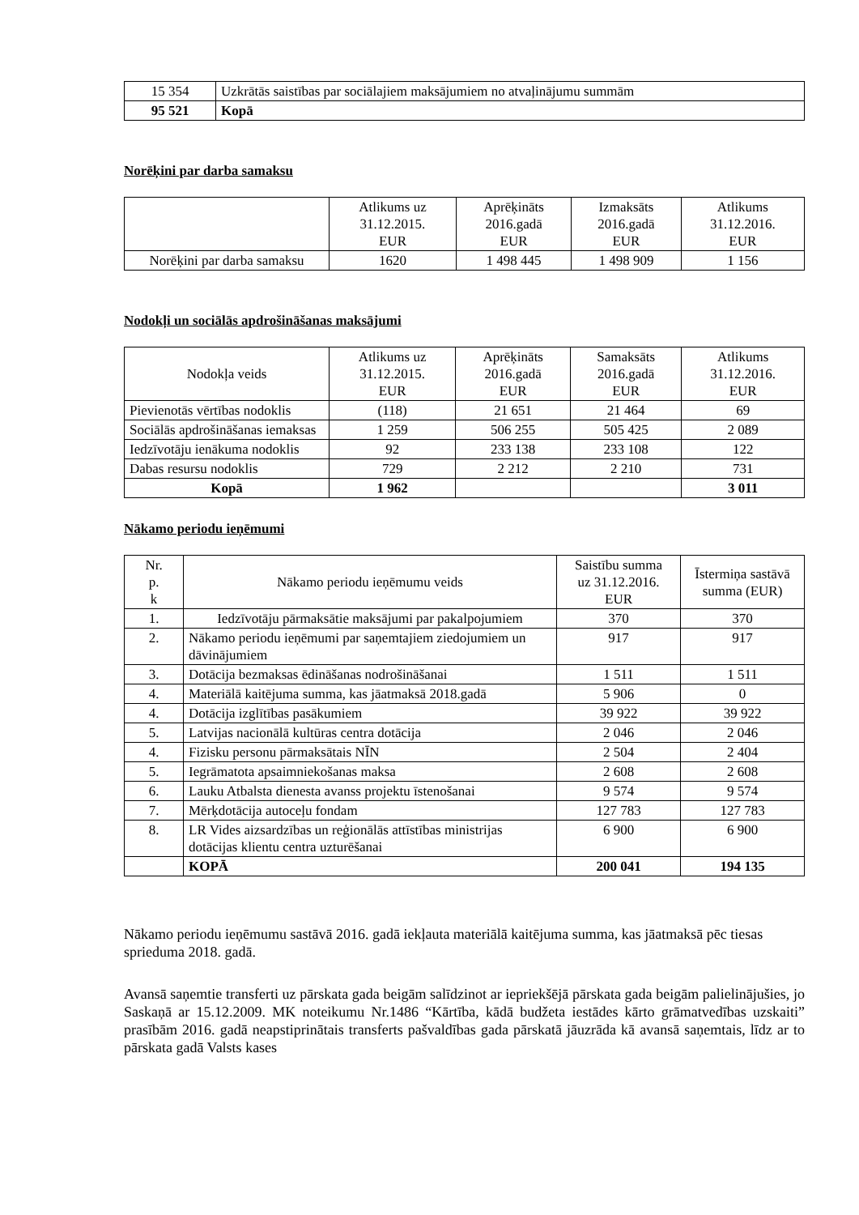| 15 354 | Uzkrātās saistības par sociālajiem maksājumiem no atvaļinājumu summām |
| 95 521 | Kopā |
Norēķini par darba samaksu
| | Atlikums uz 31.12.2015. EUR | Aprēķināts 2016.gadā EUR | Izmaksāts 2016.gadā EUR | Atlikums 31.12.2016. EUR |
| --- | --- | --- | --- | --- |
| Norēķini par darba samaksu | 1620 | 1 498 445 | 1 498 909 | 1 156 |
Nodokļi un sociālās apdrošināšanas maksājumi
| Nodokļa veids | Atlikums uz 31.12.2015. EUR | Aprēķināts 2016.gadā EUR | Samaksāts 2016.gadā EUR | Atlikums 31.12.2016. EUR |
| --- | --- | --- | --- | --- |
| Pievienotās vērtības nodoklis | (118) | 21 651 | 21 464 | 69 |
| Sociālās apdrošināšanas iemaksas | 1 259 | 506 255 | 505 425 | 2 089 |
| Iedzīvotāju ienākuma nodoklis | 92 | 233 138 | 233 108 | 122 |
| Dabas resursu nodoklis | 729 | 2 212 | 2 210 | 731 |
| Kopā | 1 962 | | | 3 011 |
Nākamo periodu ieņēmumi
| Nr. p. k | Nākamo periodu ieņēmumu veids | Saistību summa uz 31.12.2016. EUR | Īstermiņa sastāvā summa (EUR) |
| --- | --- | --- | --- |
| 1. | Iedzīvotāju pārmaksātie maksājumi par pakalpojumiem | 370 | 370 |
| 2. | Nākamo periodu ieņēmumi par saņemtajiem ziedojumiem un dāvinājumiem | 917 | 917 |
| 3. | Dotācija bezmaksas ēdināšanas nodrošināšanai | 1 511 | 1 511 |
| 4. | Materiālā kaitējuma summa, kas jāatmaksā 2018.gadā | 5 906 | 0 |
| 4. | Dotācija izglītības pasākumiem | 39 922 | 39 922 |
| 5. | Latvijas nacionālā kultūras centra dotācija | 2 046 | 2 046 |
| 4. | Fizisku personu pārmaksātais NĪN | 2 504 | 2 404 |
| 5. | Iegrāmatota apsaimniekošanas maksa | 2 608 | 2 608 |
| 6. | Lauku Atbalsta dienesta avanss projektu īstenošanai | 9 574 | 9 574 |
| 7. | Mērķdotācija autoceļu fondam | 127 783 | 127 783 |
| 8. | LR Vides aizsardzības un reģionālās attīstības ministrijas dotācijas klientu centra uzturēšanai | 6 900 | 6 900 |
| | KOPĀ | 200 041 | 194 135 |
Nākamo periodu ieņēmumu sastāvā 2016. gadā iekļauta materiālā kaitējuma summa, kas jāatmaksā pēc tiesas sprieduma 2018. gadā.
Avansā saņemtie transferti uz pārskata gada beigām salīdzinot ar iepriekšējā pārskata gada beigām palielinājušies, jo Saskaņā ar 15.12.2009. MK noteikumu Nr.1486 “Kārtība, kādā budžeta iestādes kārto grāmatvedības uzskaiti” prasībām 2016. gadā neapstiprinātais transferts pašvaldības gada pārskatā jāuzrāda kā avansā saņemtais, līdz ar to pārskata gadā Valsts kases